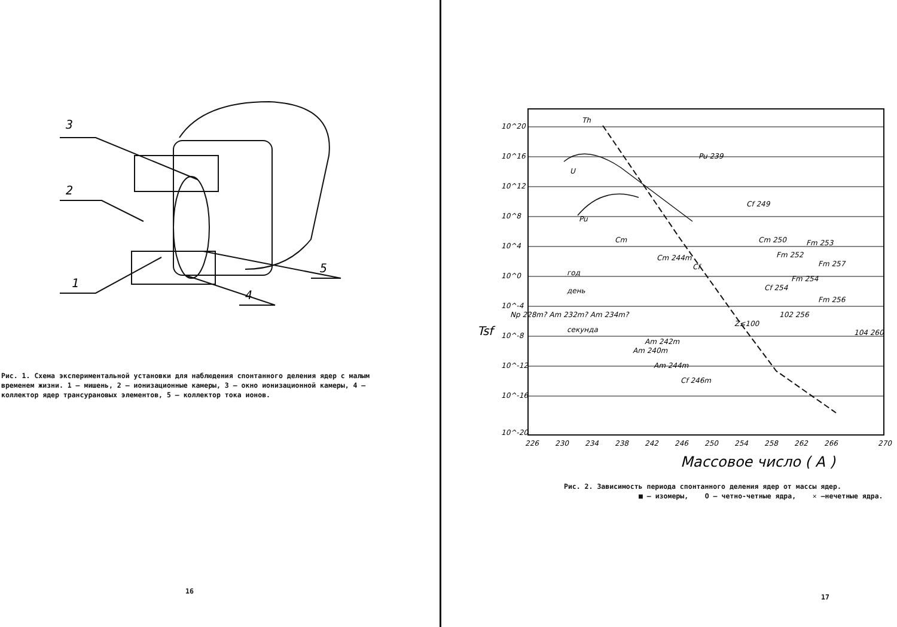3
2
1
4
5
Рис. 1. Схема экспериментальной установки для наблюдения спонтанного деления ядер с малым временем жизни. 1 – мишень, 2 – ионизационные камеры, 3 – окно ионизационной камеры, 4 – коллектор ядер трансурановых элементов, 5 – коллектор тока ионов.
16
10^20
10^16
10^12
10^8
10^4
10^0
10^-4
10^-8
10^-12
10^-16
10^-20
226
230
234
238
242
246
250
254
258
262
266
270
Tsf
Th
U
Pu 239
Cf 249
Pu
Cm
Cm 244m
Cf
Cm 250
Fm 253
Fm 252
Fm 257
Fm 254
Cf 254
Fm 256
102 256
104 260
год
день
секунда
Np 228m? Am 232m? Am 234m?
Z≤100
Am 240m
Am 242m
Am 244m
Cf 246m
Массовое число ( A )
Рис. 2. Зависимость периода спонтанного деления ядер от массы ядер.
■ – изомеры, О – четно-четные ядра, ✕ –нечетные ядра.
17